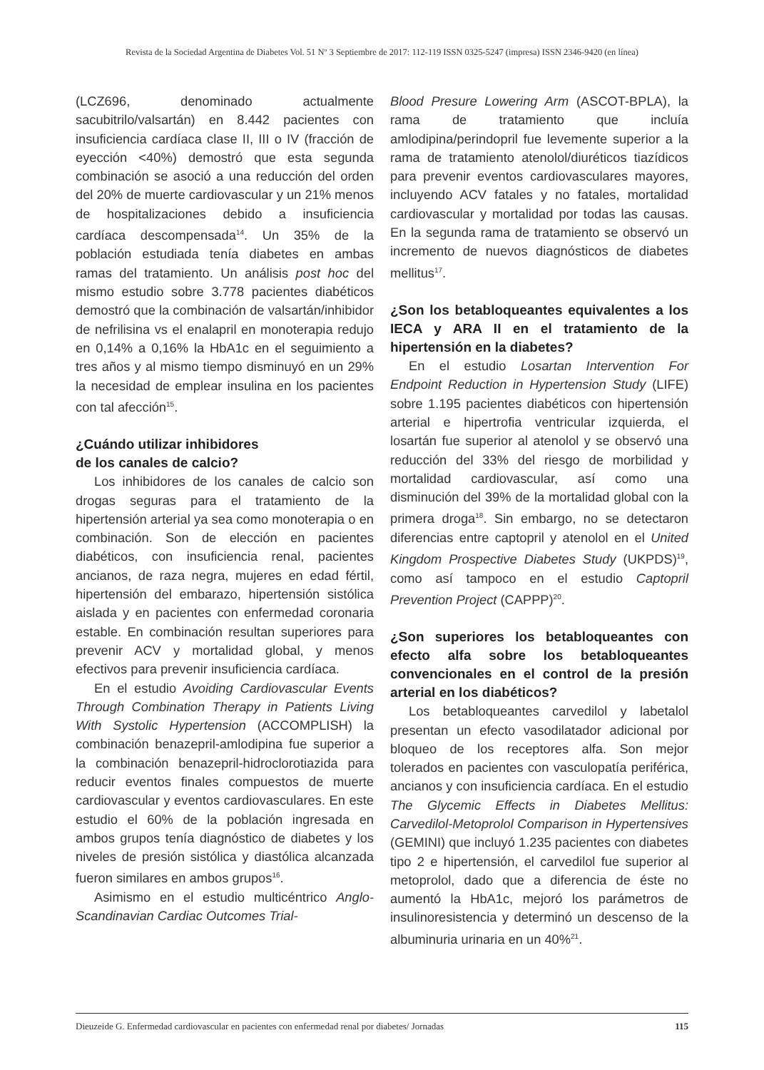Revista de la Sociedad Argentina de Diabetes Vol. 51 Nº 3 Septiembre de 2017: 112-119 ISSN 0325-5247 (impresa) ISSN 2346-9420 (en línea)
(LCZ696, denominado actualmente sacubitrilo/valsartán) en 8.442 pacientes con insuficiencia cardíaca clase II, III o IV (fracción de eyección <40%) demostró que esta segunda combinación se asoció a una reducción del orden del 20% de muerte cardiovascular y un 21% menos de hospitalizaciones debido a insuficiencia cardíaca descompensada<sup>14</sup>. Un 35% de la población estudiada tenía diabetes en ambas ramas del tratamiento. Un análisis post hoc del mismo estudio sobre 3.778 pacientes diabéticos demostró que la combinación de valsartán/inhibidor de nefrilisina vs el enalapril en monoterapia redujo en 0,14% a 0,16% la HbA1c en el seguimiento a tres años y al mismo tiempo disminuyó en un 29% la necesidad de emplear insulina en los pacientes con tal afección<sup>15</sup>.
¿Cuándo utilizar inhibidores
de los canales de calcio?
Los inhibidores de los canales de calcio son drogas seguras para el tratamiento de la hipertensión arterial ya sea como monoterapia o en combinación. Son de elección en pacientes diabéticos, con insuficiencia renal, pacientes ancianos, de raza negra, mujeres en edad fértil, hipertensión del embarazo, hipertensión sistólica aislada y en pacientes con enfermedad coronaria estable. En combinación resultan superiores para prevenir ACV y mortalidad global, y menos efectivos para prevenir insuficiencia cardíaca.
En el estudio Avoiding Cardiovascular Events Through Combination Therapy in Patients Living With Systolic Hypertension (ACCOMPLISH) la combinación benazepril-amlodipina fue superior a la combinación benazepril-hidroclorotiazida para reducir eventos finales compuestos de muerte cardiovascular y eventos cardiovasculares. En este estudio el 60% de la población ingresada en ambos grupos tenía diagnóstico de diabetes y los niveles de presión sistólica y diastólica alcanzada fueron similares en ambos grupos<sup>16</sup>.
Asimismo en el estudio multicéntrico Anglo-Scandinavian Cardiac Outcomes Trial-
Blood Presure Lowering Arm (ASCOT-BPLA), la rama de tratamiento que incluía amlodipina/perindopril fue levemente superior a la rama de tratamiento atenolol/diuréticos tiazídicos para prevenir eventos cardiovasculares mayores, incluyendo ACV fatales y no fatales, mortalidad cardiovascular y mortalidad por todas las causas. En la segunda rama de tratamiento se observó un incremento de nuevos diagnósticos de diabetes mellitus<sup>17</sup>.
¿Son los betabloqueantes equivalentes a los IECA y ARA II en el tratamiento de la hipertensión en la diabetes?
En el estudio Losartan Intervention For Endpoint Reduction in Hypertension Study (LIFE) sobre 1.195 pacientes diabéticos con hipertensión arterial e hipertrofia ventricular izquierda, el losartán fue superior al atenolol y se observó una reducción del 33% del riesgo de morbilidad y mortalidad cardiovascular, así como una disminución del 39% de la mortalidad global con la primera droga<sup>18</sup>. Sin embargo, no se detectaron diferencias entre captopril y atenolol en el United Kingdom Prospective Diabetes Study (UKPDS)<sup>19</sup>, como así tampoco en el estudio Captopril Prevention Project (CAPPP)<sup>20</sup>.
¿Son superiores los betabloqueantes con efecto alfa sobre los betabloqueantes convencionales en el control de la presión arterial en los diabéticos?
Los betabloqueantes carvedilol y labetalol presentan un efecto vasodilatador adicional por bloqueo de los receptores alfa. Son mejor tolerados en pacientes con vasculopatía periférica, ancianos y con insuficiencia cardíaca. En el estudio The Glycemic Effects in Diabetes Mellitus: Carvedilol-Metoprolol Comparison in Hypertensives (GEMINI) que incluyó 1.235 pacientes con diabetes tipo 2 e hipertensión, el carvedilol fue superior al metoprolol, dado que a diferencia de éste no aumentó la HbA1c, mejoró los parámetros de insulinoresistencia y determinó un descenso de la albuminuria urinaria en un 40%<sup>21</sup>.
Dieuzeide G. Enfermedad cardiovascular en pacientes con enfermedad renal por diabetes/ Jornadas 115